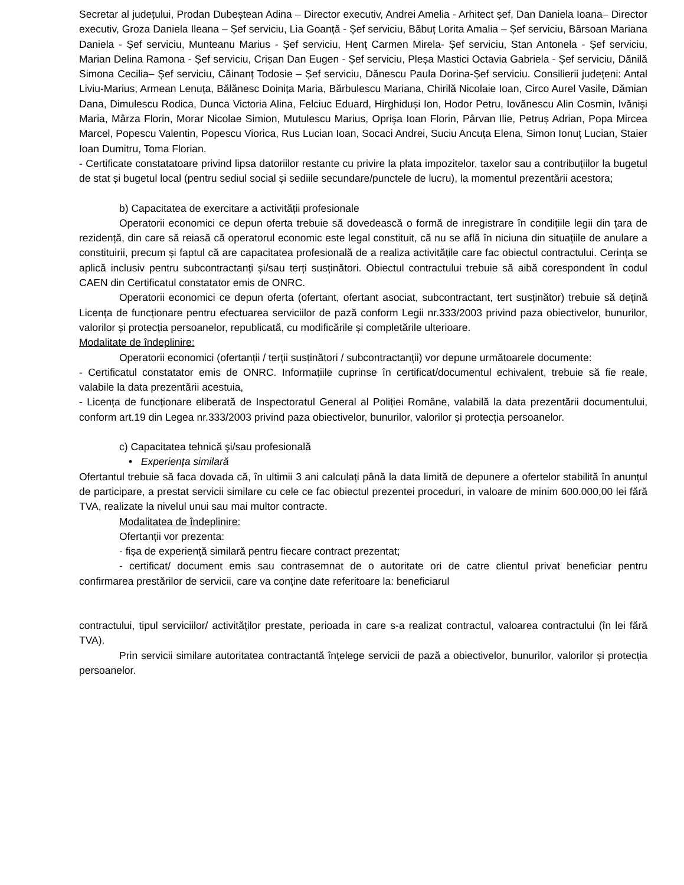Secretar al județului, Prodan Dubeștean Adina – Director executiv, Andrei Amelia - Arhitect șef, Dan Daniela Ioana– Director executiv, Groza Daniela Ileana – Șef serviciu, Lia Goanță - Șef serviciu, Băbuț Lorita Amalia – Șef serviciu, Bârsoan Mariana Daniela - Șef serviciu, Munteanu Marius - Șef serviciu, Henț Carmen Mirela- Șef serviciu, Stan Antonela - Șef serviciu, Marian Delina Ramona - Șef serviciu, Crișan Dan Eugen - Șef serviciu, Pleșa Mastici Octavia Gabriela - Șef serviciu, Dănilă Simona Cecilia– Șef serviciu, Căinanț Todosie – Șef serviciu, Dănescu Paula Dorina-Șef serviciu. Consilierii județeni: Antal Liviu-Marius, Armean Lenuța, Bălănesc Doinița Maria, Bărbulescu Mariana, Chirilă Nicolaie Ioan, Circo Aurel Vasile, Dămian Dana, Dimulescu Rodica, Dunca Victoria Alina, Felciuc Eduard, Hirghiduși Ion, Hodor Petru, Iovănescu Alin Cosmin, Ivănişi Maria, Mârza Florin, Morar Nicolae Simion, Mutulescu Marius, Oprişa Ioan Florin, Pârvan Ilie, Petruș Adrian, Popa Mircea Marcel, Popescu Valentin, Popescu Viorica, Rus Lucian Ioan, Socaci Andrei, Suciu Ancuța Elena, Simon Ionuț Lucian, Staier Ioan Dumitru, Toma Florian.
- Certificate constatatoare privind lipsa datoriilor restante cu privire la plata impozitelor, taxelor sau a contribuțiilor la bugetul de stat și bugetul local (pentru sediul social și sediile secundare/punctele de lucru), la momentul prezentării acestora;
b) Capacitatea de exercitare a activității profesionale
Operatorii economici ce depun oferta trebuie să dovedească o formă de inregistrare în condițiile legii din țara de rezidență, din care să reiasă că operatorul economic este legal constituit, că nu se află în niciuna din situațiile de anulare a constituirii, precum și faptul că are capacitatea profesională de a realiza activitățile care fac obiectul contractului. Cerința se aplică inclusiv pentru subcontractanți și/sau terți susținători. Obiectul contractului trebuie să aibă corespondent în codul CAEN din Certificatul constatator emis de ONRC.
Operatorii economici ce depun oferta (ofertant, ofertant asociat, subcontractant, tert susținător) trebuie să dețină Licența de funcționare pentru efectuarea serviciilor de pază conform Legii nr.333/2003 privind paza obiectivelor, bunurilor, valorilor și protecția persoanelor, republicată, cu modificările și completările ulterioare.
Modalitate de îndeplinire:
Operatorii economici (ofertanții / terții susținători / subcontractanții) vor depune următoarele documente:
- Certificatul constatator emis de ONRC. Informațiile cuprinse în certificat/documentul echivalent, trebuie să fie reale, valabile la data prezentării acestuia,
- Licența de funcționare eliberată de Inspectoratul General al Poliției Române, valabilă la data prezentării documentului, conform art.19 din Legea nr.333/2003 privind paza obiectivelor, bunurilor, valorilor și protecția persoanelor.
c) Capacitatea tehnică şi/sau profesională
• Experiența similară
Ofertantul trebuie să faca dovada că, în ultimii 3 ani calculați până la data limită de depunere a ofertelor stabilită în anunțul de participare, a prestat servicii similare cu cele ce fac obiectul prezentei proceduri, in valoare de minim 600.000,00 lei fără TVA, realizate la nivelul unui sau mai multor contracte.
Modalitatea de îndeplinire:
Ofertanții vor prezenta:
- fișa de experiență similară pentru fiecare contract prezentat;
- certificat/ document emis sau contrasemnat de o autoritate ori de catre clientul privat beneficiar pentru confirmarea prestărilor de servicii, care va conține date referitoare la: beneficiarul
contractului, tipul serviciilor/ activităților prestate, perioada in care s-a realizat contractul, valoarea contractului (în lei fără TVA).
Prin servicii similare autoritatea contractantă înțelege servicii de pază a obiectivelor, bunurilor, valorilor și protecția persoanelor.